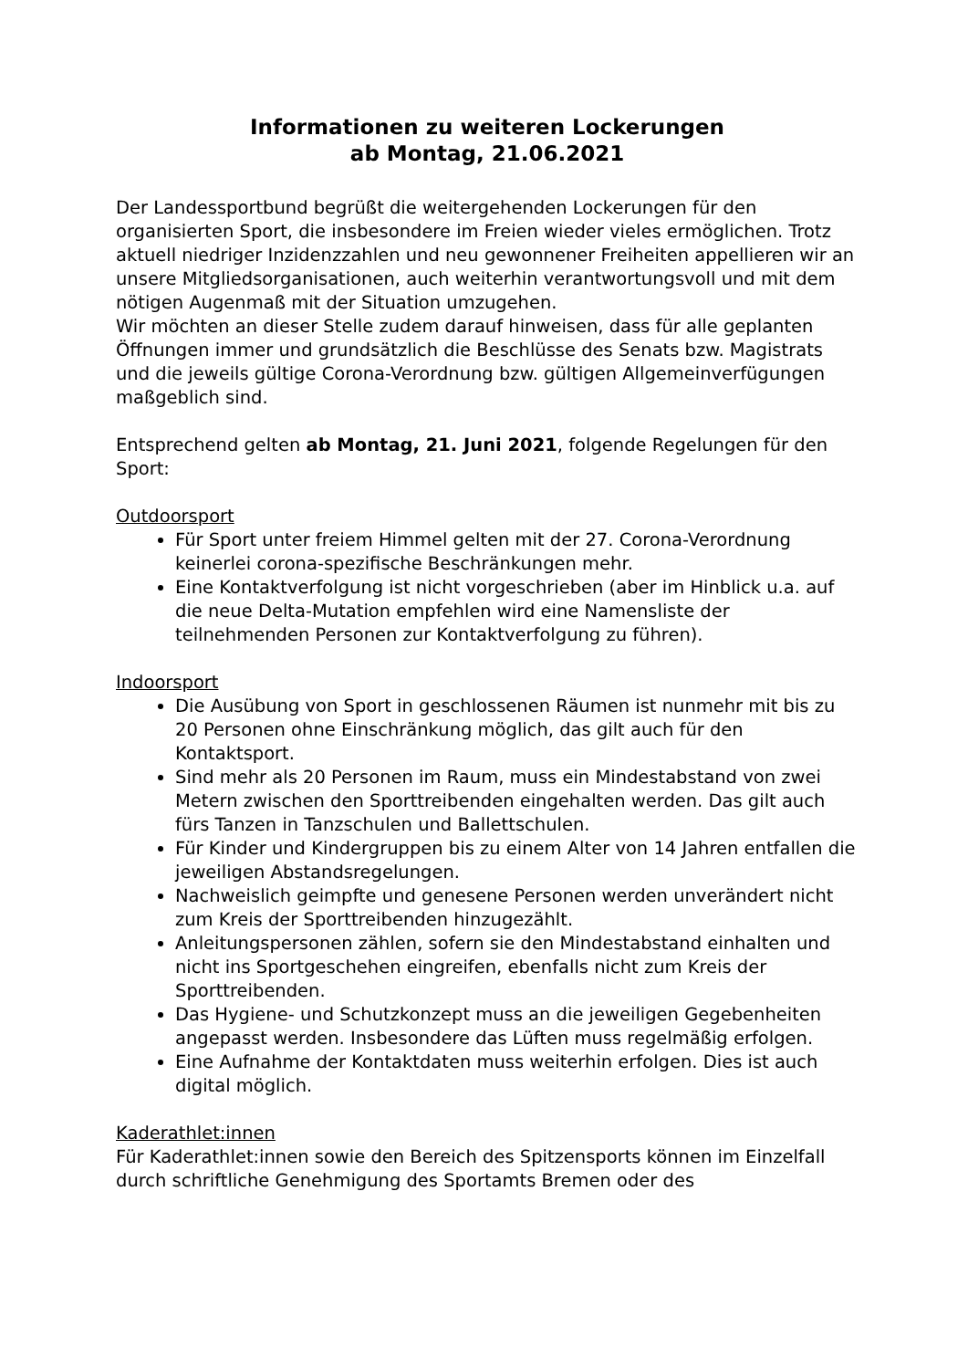Informationen zu weiteren Lockerungen
ab Montag, 21.06.2021
Der Landessportbund begrüßt die weitergehenden Lockerungen für den organisierten Sport, die insbesondere im Freien wieder vieles ermöglichen. Trotz aktuell niedriger Inzidenzzahlen und neu gewonnener Freiheiten appellieren wir an unsere Mitgliedsorganisationen, auch weiterhin verantwortungsvoll und mit dem nötigen Augenmaß mit der Situation umzugehen.
Wir möchten an dieser Stelle zudem darauf hinweisen, dass für alle geplanten Öffnungen immer und grundsätzlich die Beschlüsse des Senats bzw. Magistrats und die jeweils gültige Corona-Verordnung bzw. gültigen Allgemeinverfügungen maßgeblich sind.
Entsprechend gelten ab Montag, 21. Juni 2021, folgende Regelungen für den Sport:
Outdoorsport
Für Sport unter freiem Himmel gelten mit der 27. Corona-Verordnung keinerlei corona-spezifische Beschränkungen mehr.
Eine Kontaktverfolgung ist nicht vorgeschrieben (aber im Hinblick u.a. auf die neue Delta-Mutation empfehlen wird eine Namensliste der teilnehmenden Personen zur Kontaktverfolgung zu führen).
Indoorsport
Die Ausübung von Sport in geschlossenen Räumen ist nunmehr mit bis zu 20 Personen ohne Einschränkung möglich, das gilt auch für den Kontaktsport.
Sind mehr als 20 Personen im Raum, muss ein Mindestabstand von zwei Metern zwischen den Sporttreibenden eingehalten werden. Das gilt auch fürs Tanzen in Tanzschulen und Ballettschulen.
Für Kinder und Kindergruppen bis zu einem Alter von 14 Jahren entfallen die jeweiligen Abstandsregelungen.
Nachweislich geimpfte und genesene Personen werden unverändert nicht zum Kreis der Sporttreibenden hinzugezählt.
Anleitungspersonen zählen, sofern sie den Mindestabstand einhalten und nicht ins Sportgeschehen eingreifen, ebenfalls nicht zum Kreis der Sporttreibenden.
Das Hygiene- und Schutzkonzept muss an die jeweiligen Gegebenheiten angepasst werden. Insbesondere das Lüften muss regelmäßig erfolgen.
Eine Aufnahme der Kontaktdaten muss weiterhin erfolgen. Dies ist auch digital möglich.
Kaderathlet:innen
Für Kaderathlet:innen sowie den Bereich des Spitzensports können im Einzelfall durch schriftliche Genehmigung des Sportamts Bremen oder des